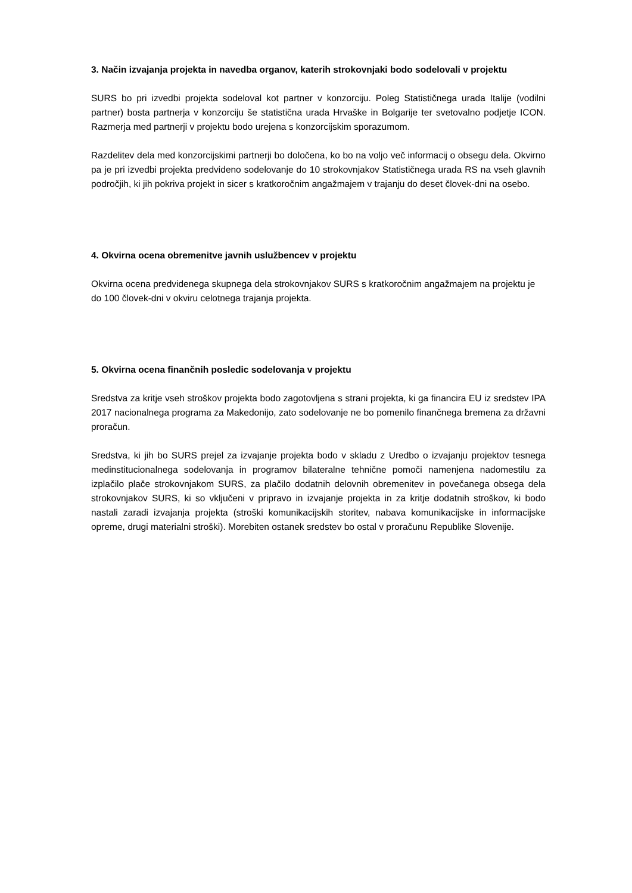3. Način izvajanja projekta in navedba organov, katerih strokovnjaki bodo sodelovali v projektu
SURS bo pri izvedbi projekta sodeloval kot partner v konzorciju. Poleg Statističnega urada Italije (vodilni partner) bosta partnerja v konzorciju še statistična urada Hrvaške in Bolgarije ter svetovalno podjetje ICON. Razmerja med partnerji v projektu bodo urejena s konzorcijskim sporazumom.
Razdelitev dela med konzorcijskimi partnerji bo določena, ko bo na voljo več informacij o obsegu dela. Okvirno pa je pri izvedbi projekta predvideno sodelovanje do 10 strokovnjakov Statističnega urada RS na vseh glavnih področjih, ki jih pokriva projekt in sicer s kratkoročnim angažmajem v trajanju do deset človek-dni na osebo.
4. Okvirna ocena obremenitve javnih uslužbencev v projektu
Okvirna ocena predvidenega skupnega dela strokovnjakov SURS s kratkoročnim angažmajem na projektu je do 100 človek-dni v okviru celotnega trajanja projekta.
5. Okvirna ocena finančnih posledic sodelovanja v projektu
Sredstva za kritje vseh stroškov projekta bodo zagotovljena s strani projekta, ki ga financira EU iz sredstev IPA 2017 nacionalnega programa za Makedonijo, zato sodelovanje ne bo pomenilo finančnega bremena za državni proračun.
Sredstva, ki jih bo SURS prejel za izvajanje projekta bodo v skladu z Uredbo o izvajanju projektov tesnega medinstitucionalnega sodelovanja in programov bilateralne tehnične pomoči namenjena nadomestilu za izplačilo plače strokovnjakom SURS, za plačilo dodatnih delovnih obremenitev in povečanega obsega dela strokovnjakov SURS, ki so vključeni v pripravo in izvajanje projekta in za kritje dodatnih stroškov, ki bodo nastali zaradi izvajanja projekta (stroški komunikacijskih storitev, nabava komunikacijske in informacijske opreme, drugi materialni stroški). Morebiten ostanek sredstev bo ostal v proračunu Republike Slovenije.